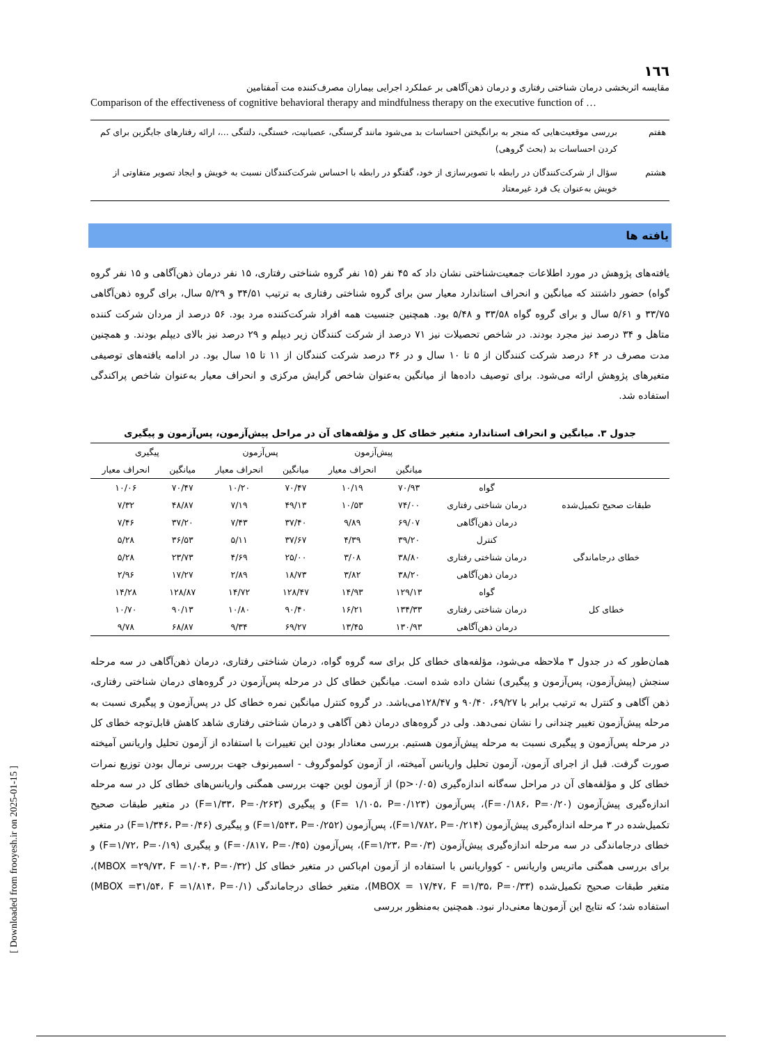۱٦٦
مقایسه اثربخشی درمان شناختی رفتاری و درمان ذهن‌آگاهی بر عملکرد اجرایی بیماران مصرف‌کننده مت آمفتامین
Comparison of the effectiveness of cognitive behavioral therapy and mindfulness therapy on the executive function of …
| هفتم | بررسی موقعیت‌هایی که منجر به برانگیختن احساسات بد می‌شود مانند گرسنگی، عصبانیت، خستگی، دلتنگی ...، ارائه رفتارهای جایگزین برای کم کردن احساسات بد (بحث گروهی) |
| هشتم | سؤال از شرکت‌کنندگان در رابطه با تصویرسازی از خود، گفتگو در رابطه با احساس شرکت‌کنندگان نسبت به خویش و ایجاد تصویر متفاوتی از خویش به‌عنوان یک فرد غیرمعتاد |
یافته ها
یافته‌های پژوهش در مورد اطلاعات جمعیت‌شناختی نشان داد که ۴۵ نفر (۱۵ نفر گروه شناختی رفتاری، ۱۵ نفر درمان ذهن‌آگاهی و ۱۵ نفر گروه گواه) حضور داشتند که میانگین و انحراف استاندارد معیار سن برای گروه شناختی رفتاری به ترتیب ۳۴/۵۱ و ۵/۲۹ سال، برای گروه ذهن‌آگاهی ۳۳/۷۵ و ۵/۶۱ سال و برای گروه گواه ۳۳/۵۸ و ۵/۴۸ بود. همچنین جنسیت همه افراد شرکت‌کننده مرد بود. ۵۶ درصد از مردان شرکت کننده متاهل و ۳۴ درصد نیز مجرد بودند. در شاخص تحصیلات نیز ۷۱ درصد از شرکت کنندگان زیر دیپلم و ۲۹ درصد نیز بالای دیپلم بودند. و همچنین مدت مصرف در ۶۴ درصد شرکت کنندگان از ۵ تا ۱۰ سال و در ۳۶ درصد شرکت کنندگان از ۱۱ تا ۱۵ سال بود. در ادامه یافته‌های توصیفی متغیرهای پژوهش ارائه می‌شود. برای توصیف داده‌ها از میانگین به‌عنوان شاخص گرایش مرکزی و انحراف معیار به‌عنوان شاخص پراکندگی استفاده شد.
جدول ۳. میانگین و انحراف استاندارد متغیر خطای کل و مؤلفه‌های آن در مراحل پیش‌آزمون، پس‌آزمون و پیگیری
| | | پیش‌آزمون | | پس‌آزمون | | پیگیری | |
| --- | --- | --- | --- | --- | --- | --- | --- |
| | | میانگین | انحراف معیار | میانگین | انحراف معیار | میانگین | انحراف معیار |
| طبقات صحیح تکمیل‌شده | گواه | ۷۰/۹۳ | ۱۰/۱۹ | ۷۰/۴۷ | ۱۰/۲۰ | ۷۰/۴۷ | ۱۰/۰۶ |
| | درمان شناختی رفتاری | ۷۴/۰۰ | ۱۰/۵۳ | ۴۹/۱۳ | ۷/۱۹ | ۴۸/۸۷ | ۷/۳۲ |
| | درمان ذهن‌آگاهی | ۶۹/۰۷ | ۹/۸۹ | ۳۷/۴۰ | ۷/۴۳ | ۳۷/۲۰ | ۷/۴۶ |
| خطای درجاماندگی | کنترل | ۳۹/۲۰ | ۴/۳۹ | ۳۷/۶۷ | ۵/۱۱ | ۳۶/۵۳ | ۵/۲۸ |
| | درمان شناختی رفتاری | ۳۸/۸۰ | ۳/۰۸ | ۲۵/۰۰ | ۴/۶۹ | ۲۳/۷۳ | ۵/۲۸ |
| | درمان ذهن‌آگاهی | ۳۸/۲۰ | ۳/۸۲ | ۱۸/۷۳ | ۲/۸۹ | ۱۷/۲۷ | ۲/۹۶ |
| خطای کل | گواه | ۱۲۹/۱۳ | ۱۴/۹۳ | ۱۲۸/۴۷ | ۱۴/۷۲ | ۱۲۸/۸۷ | ۱۴/۲۸ |
| | درمان شناختی رفتاری | ۱۳۴/۳۳ | ۱۶/۲۱ | ۹۰/۴۰ | ۱۰/۸۰ | ۹۰/۱۳ | ۱۰/۷۰ |
| | درمان ذهن‌آگاهی | ۱۳۰/۹۳ | ۱۳/۴۵ | ۶۹/۲۷ | ۹/۳۴ | ۶۸/۸۷ | ۹/۷۸ |
همان‌طور که در جدول ۳ ملاحظه می‌شود، مؤلفه‌های خطای کل برای سه گروه گواه، درمان شناختی رفتاری، درمان ذهن‌آگاهی در سه مرحله سنجش (پیش‌آزمون، پس‌آزمون و پیگیری) نشان داده شده است. میانگین خطای کل در مرحله پس‌آزمون در گروه‌های درمان شناختی رفتاری، ذهن آگاهی و کنترل به ترتیب برابر با ۶۹/۲۷، ۹۰/۴۰ و ۱۲۸/۴۷می‌باشد. در گروه کنترل میانگین نمره خطای کل در پس‌آزمون و پیگیری نسبت به مرحله پیش‌آزمون تغییر چندانی را نشان نمی‌دهد. ولی در گروه‌های درمان ذهن آگاهی و درمان شناختی رفتاری شاهد کاهش قابل‌توجه خطای کل در مرحله پس‌آزمون و پیگیری نسبت به مرحله پیش‌آزمون هستیم. بررسی معنادار بودن این تغییرات با استفاده از آزمون تحلیل واریانس آمیخته صورت گرفت. قبل از اجرای آزمون، آزمون تحلیل واریانس آمیخته، از آزمون کولموگروف - اسمیرنوف جهت بررسی نرمال بودن توزیع نمرات خطای کل و مؤلفه‌های آن در مراحل سه‌گانه اندازه‌گیری (p>۰/۰۵) از آزمون لوین جهت بررسی همگنی واریانس‌های خطای کل در سه مرحله اندازه‌گیری پیش‌آزمون (F=۰/۱۸۶، P=۰/۲۰)، پس‌آزمون (F= ۱/۱۰۵، P=۰/۱۲۳) و پیگیری (F=۱/۳۳، P=۰/۲۶۳) در متغیر طبقات صحیح تکمیل‌شده در ۳ مرحله اندازه‌گیری پیش‌آزمون (F=۱/۷۸۲، P=۰/۲۱۴)، پس‌آزمون (F=۱/۵۴۳، P=۰/۲۵۲) و پیگیری (F=۱/۳۴۶، P=۰/۴۶) در متغیر خطای درجاماندگی در سه مرحله اندازه‌گیری پیش‌آزمون (F=۱/۲۳، P=۰/۳)، پس‌آزمون (F=۰/۸۱۷، P=۰/۴۵) و پیگیری (F=۱/۷۲، P=۰/۱۹) و برای بررسی همگنی ماتریس واریانس - کوواریانس با استفاده از آزمون ام‌باکس در متغیر خطای کل (MBOX =۲۹/۷۳، F =۱/۰۴، P=۰/۳۲)، متغیر طبقات صحیح تکمیل‌شده (MBOX = ۱۷/۴۷، F =۱/۳۵، P=۰/۳۳)، متغیر خطای درجاماندگی (MBOX =۳۱/۵۴، F =۱/۸۱۴، P=۰/۱) استفاده شد؛ که نتایج این آزمون‌ها معنی‌دار نبود. همچنین به‌منظور بررسی
[ Downloaded from frooyesh.ir on 2025-01-15 ]